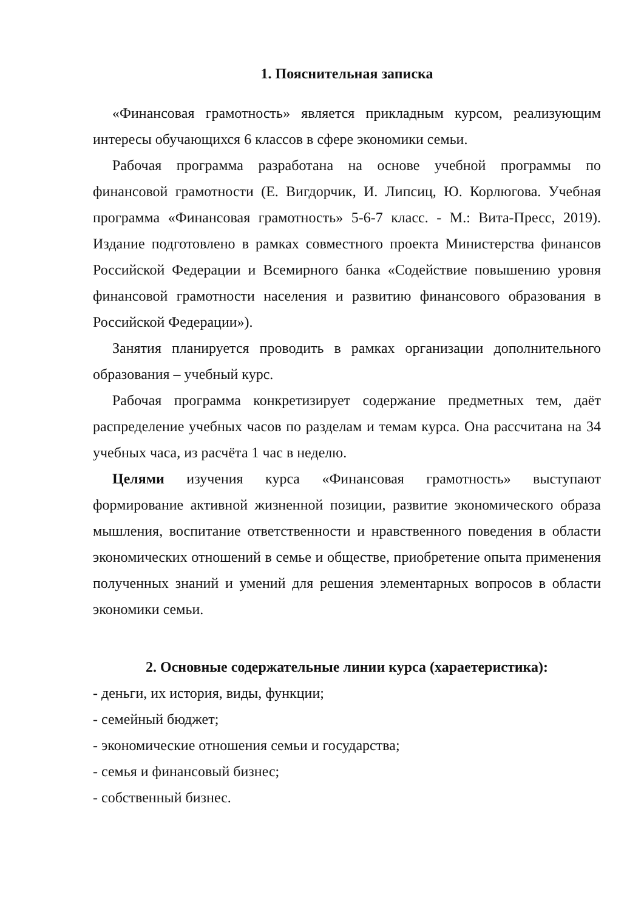1. Пояснительная записка
«Финансовая грамотность» является прикладным курсом, реализующим интересы обучающихся 6 классов в сфере экономики семьи.
Рабочая программа разработана на основе учебной программы по финансовой грамотности (Е. Вигдорчик, И. Липсиц, Ю. Корлюгова. Учебная программа «Финансовая грамотность» 5-6-7 класс. - М.: Вита-Пресс, 2019). Издание подготовлено в рамках совместного проекта Министерства финансов Российской Федерации и Всемирного банка «Содействие повышению уровня финансовой грамотности населения и развитию финансового образования в Российской Федерации»).
Занятия планируется проводить в рамках организации дополнительного образования – учебный курс.
Рабочая программа конкретизирует содержание предметных тем, даёт распределение учебных часов по разделам и темам курса. Она рассчитана на 34 учебных часа, из расчёта 1 час в неделю.
Целями изучения курса «Финансовая грамотность» выступают формирование активной жизненной позиции, развитие экономического образа мышления, воспитание ответственности и нравственного поведения в области экономических отношений в семье и обществе, приобретение опыта применения полученных знаний и умений для решения элементарных вопросов в области экономики семьи.
2. Основные содержательные линии курса (хараетеристика):
- деньги, их история, виды, функции;
- семейный бюджет;
- экономические отношения семьи и государства;
- семья и финансовый бизнес;
- собственный бизнес.